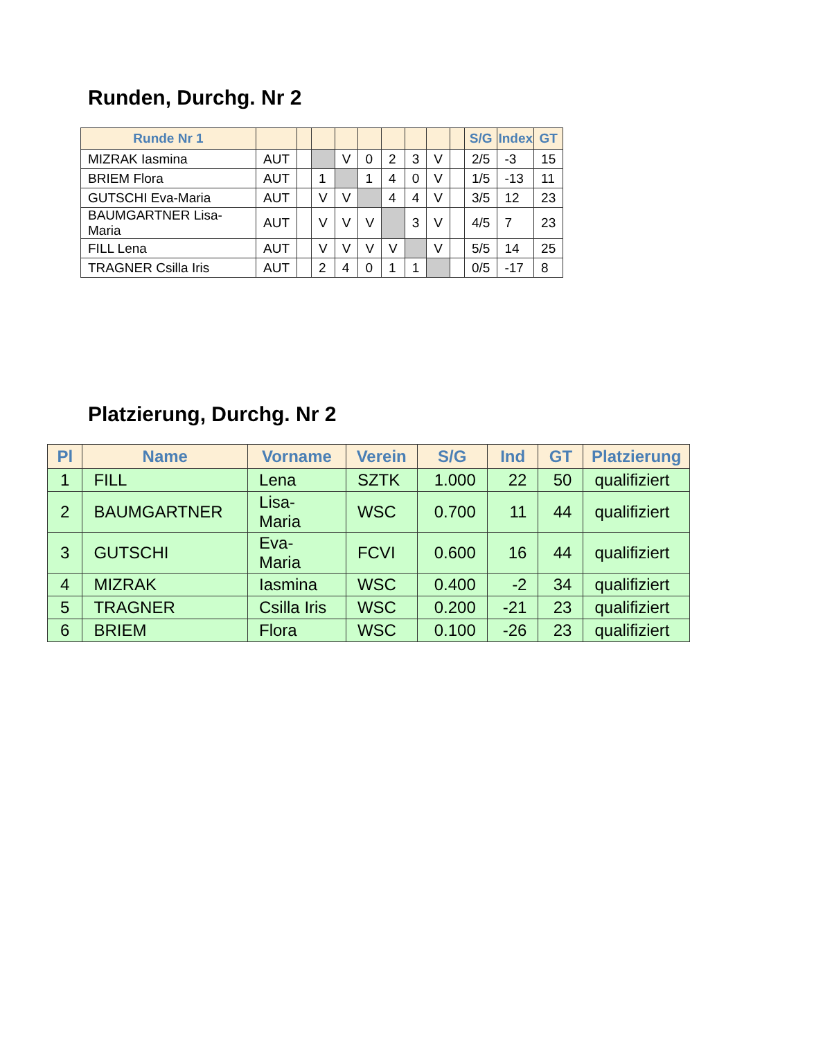Runden, Durchg. Nr 2
| Runde Nr 1 | | | | | | | | | | S/G | Index | GT |
| --- | --- | --- | --- | --- | --- | --- | --- | --- | --- | --- | --- | --- |
| MIZRAK Iasmina | AUT | | | V | 0 | 2 | 3 | V | | 2/5 | -3 | 15 |
| BRIEM Flora | AUT | | 1 | | 1 | 4 | 0 | V | | 1/5 | -13 | 11 |
| GUTSCHI Eva-Maria | AUT | | V | V | | 4 | 4 | V | | 3/5 | 12 | 23 |
| BAUMGARTNER Lisa-Maria | AUT | | V | V | V | | 3 | V | | 4/5 | 7 | 23 |
| FILL Lena | AUT | | V | V | V | V | | V | | 5/5 | 14 | 25 |
| TRAGNER Csilla Iris | AUT | | 2 | 4 | 0 | 1 | 1 | | | 0/5 | -17 | 8 |
Platzierung, Durchg. Nr 2
| Pl | Name | Vorname | Verein | S/G | Ind | GT | Platzierung |
| --- | --- | --- | --- | --- | --- | --- | --- |
| 1 | FILL | Lena | SZTK | 1.000 | 22 | 50 | qualifiziert |
| 2 | BAUMGARTNER | Lisa- Maria | WSC | 0.700 | 11 | 44 | qualifiziert |
| 3 | GUTSCHI | Eva- Maria | FCVI | 0.600 | 16 | 44 | qualifiziert |
| 4 | MIZRAK | Iasmina | WSC | 0.400 | -2 | 34 | qualifiziert |
| 5 | TRAGNER | Csilla Iris | WSC | 0.200 | -21 | 23 | qualifiziert |
| 6 | BRIEM | Flora | WSC | 0.100 | -26 | 23 | qualifiziert |